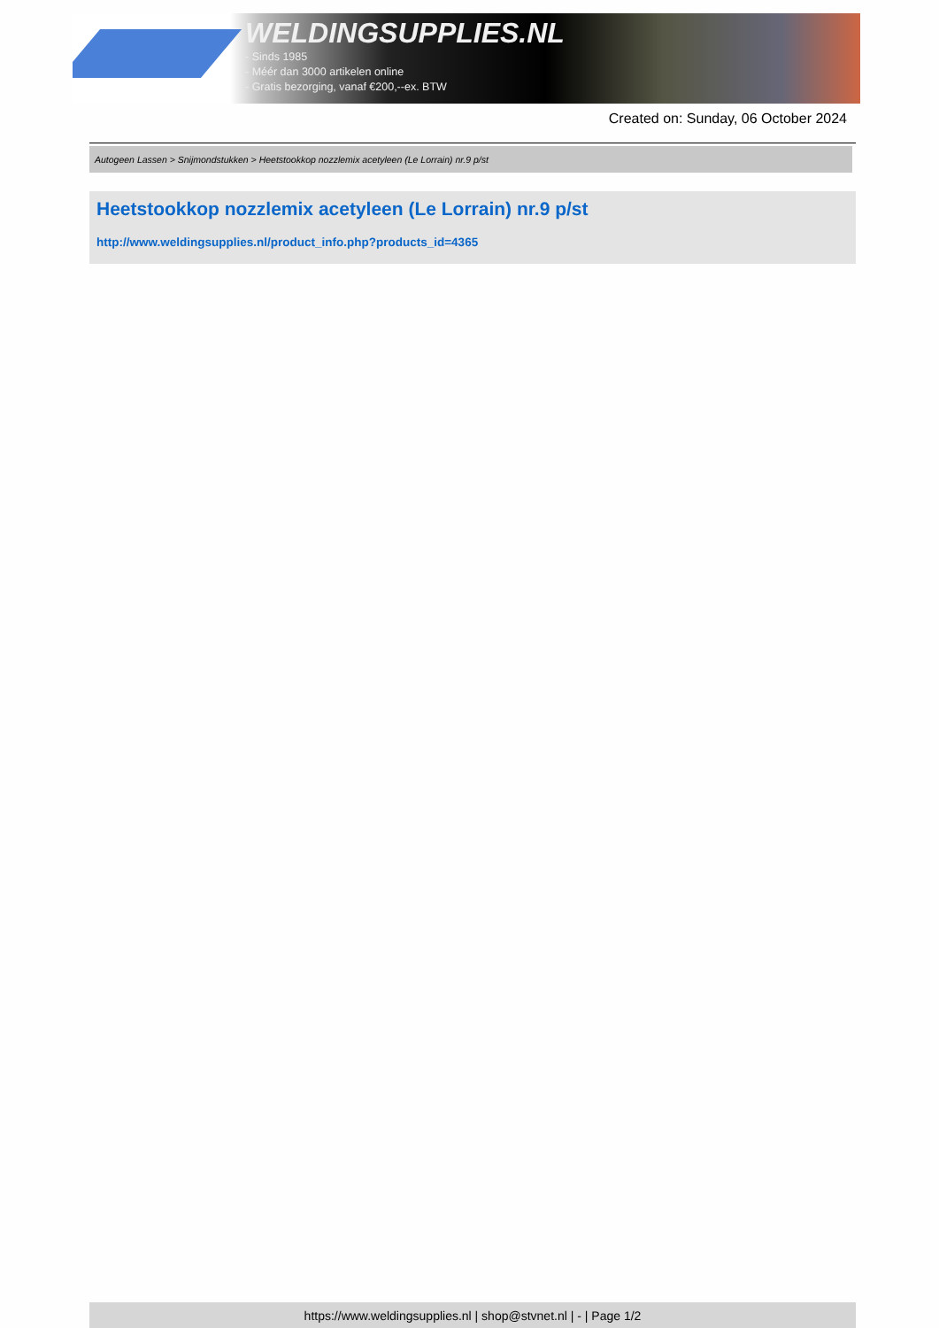WELDINGSUPPLIES.NL
- Sinds 1985
- Méér dan 3000 artikelen online
- Gratis bezorging, vanaf €200,--ex. BTW
Created on: Sunday, 06 October 2024
Autogeen Lassen > Snijmondstukken > Heetstookkop nozzlemix acetyleen (Le Lorrain) nr.9 p/st
Heetstookkop nozzlemix acetyleen (Le Lorrain) nr.9 p/st
http://www.weldingsupplies.nl/product_info.php?products_id=4365
https://www.weldingsupplies.nl | shop@stvnet.nl | - | Page 1/2